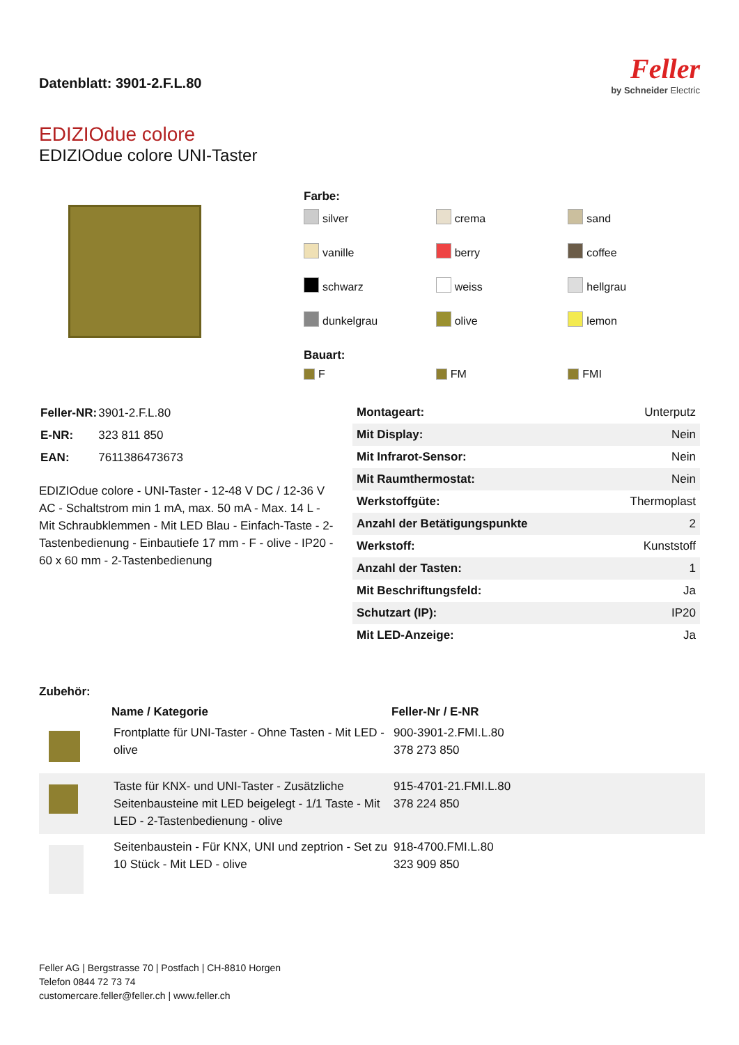Datenblatt: 3901-2.F.L.80
Feller
by Schneider Electric
EDIZIOdue colore
EDIZIOdue colore UNI-Taster
Farbe:
silver
crema
sand
vanille
berry
coffee
schwarz
weiss
hellgrau
dunkelgrau
olive
lemon
Bauart:
F
FM
FMI
| Feller-NR: | 3901-2.F.L.80 |
| E-NR: | 323 811 850 |
| EAN: | 7611386473673 |
EDIZIOdue colore - UNI-Taster - 12-48 V DC / 12-36 V AC - Schaltstrom min 1 mA, max. 50 mA - Max. 14 L - Mit Schraubklemmen - Mit LED Blau - Einfach-Taste - 2-Tastenbedienung - Einbautiefe 17 mm - F - olive - IP20 - 60 x 60 mm - 2-Tastenbedienung
| Montageart: | Unterputz |
| Mit Display: | Nein |
| Mit Infrarot-Sensor: | Nein |
| Mit Raumthermostat: | Nein |
| Werkstoffgüte: | Thermoplast |
| Anzahl der Betätigungspunkte | 2 |
| Werkstoff: | Kunststoff |
| Anzahl der Tasten: | 1 |
| Mit Beschriftungsfeld: | Ja |
| Schutzart (IP): | IP20 |
| Mit LED-Anzeige: | Ja |
Zubehör:
| | Name / Kategorie | Feller-Nr / E-NR |
| | Frontplatte für UNI-Taster - Ohne Tasten - Mit LED - olive | 900-3901-2.FMI.L.80 378 273 850 |
| | Taste für KNX- und UNI-Taster - Zusätzliche Seitenbausteine mit LED beigelegt - 1/1 Taste - Mit LED - 2-Tastenbedienung - olive | 915-4701-21.FMI.L.80 378 224 850 |
| | Seitenbaustein - Für KNX, UNI und zeptrion - Set zu 10 Stück - Mit LED - olive | 918-4700.FMI.L.80 323 909 850 |
Feller AG | Bergstrasse 70 | Postfach | CH-8810 Horgen
Telefon 0844 72 73 74
customercare.feller@feller.ch | www.feller.ch